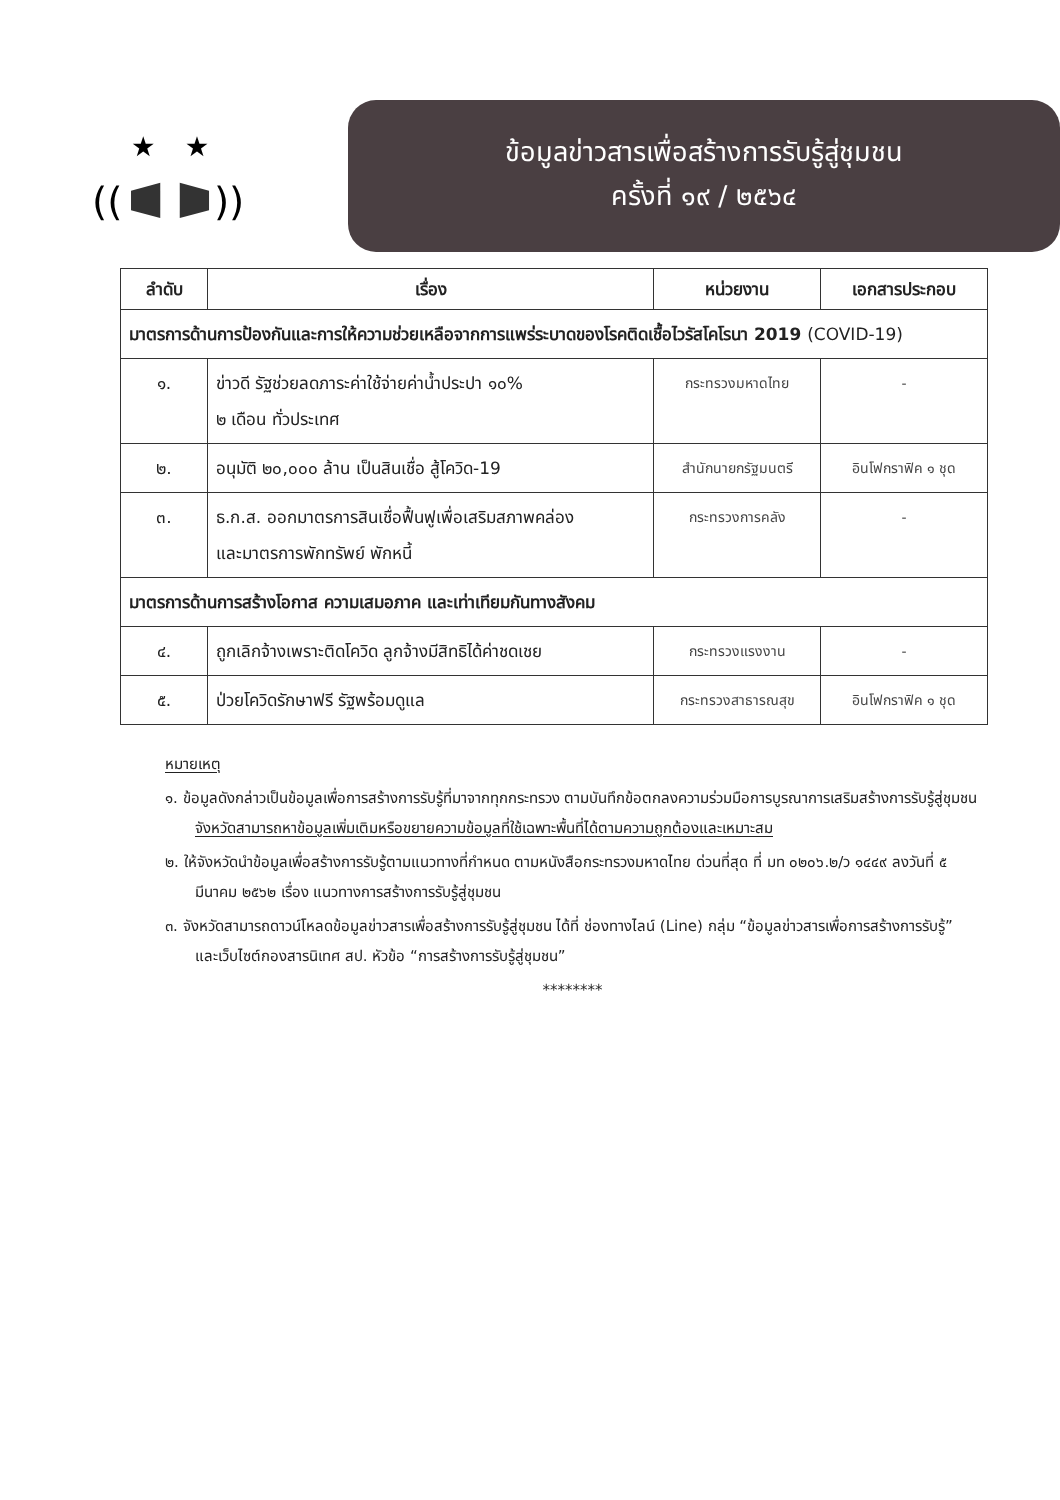★
★
((
))
ข้อมูลข่าวสารเพื่อสร้างการรับรู้สู่ชุมชน
ครั้งที่ ๑๙ / ๒๕๖๔
| ลำดับ | เรื่อง | หน่วยงาน | เอกสารประกอบ |
| --- | --- | --- | --- |
| มาตรการด้านการป้องกันและการให้ความช่วยเหลือจากการแพร่ระบาดของโรคติดเชื้อไวรัสโคโรนา 2019 (COVID-19) | | | |
| ๑. | ข่าวดี รัฐช่วยลดภาระค่าใช้จ่ายค่าน้ำประปา ๑๐% ๒ เดือน ทั่วประเทศ | กระทรวงมหาดไทย | - |
| ๒. | อนุมัติ ๒๐,๐๐๐ ล้าน เป็นสินเชื่อ สู้โควิด-19 | สำนักนายกรัฐมนตรี | อินโฟกราฟิค ๑ ชุด |
| ๓. | ธ.ก.ส. ออกมาตรการสินเชื่อฟื้นฟูเพื่อเสริมสภาพคล่อง และมาตรการพักทรัพย์ พักหนี้ | กระทรวงการคลัง | - |
| มาตรการด้านการสร้างโอกาส ความเสมอภาค และเท่าเทียมกันทางสังคม | | | |
| ๔. | ถูกเลิกจ้างเพราะติดโควิด ลูกจ้างมีสิทธิได้ค่าชดเชย | กระทรวงแรงงาน | - |
| ๕. | ป่วยโควิดรักษาฟรี รัฐพร้อมดูแล | กระทรวงสาธารณสุข | อินโฟกราฟิค ๑ ชุด |
หมายเหตุ
๑. ข้อมูลดังกล่าวเป็นข้อมูลเพื่อการสร้างการรับรู้ที่มาจากทุกกระทรวง ตามบันทึกข้อตกลงความร่วมมือการบูรณาการเสริมสร้างการรับรู้สู่ชุมชน จังหวัดสามารถหาข้อมูลเพิ่มเติมหรือขยายความข้อมูลที่ใช้เฉพาะพื้นที่ได้ตามความถูกต้องและเหมาะสม
๒. ให้จังหวัดนำข้อมูลเพื่อสร้างการรับรู้ตามแนวทางที่กำหนด ตามหนังสือกระทรวงมหาดไทย ด่วนที่สุด ที่ มท ๐๒๐๖.๒/ว ๑๔๔๙ ลงวันที่ ๕ มีนาคม ๒๕๖๒ เรื่อง แนวทางการสร้างการรับรู้สู่ชุมชน
๓. จังหวัดสามารถดาวน์โหลดข้อมูลข่าวสารเพื่อสร้างการรับรู้สู่ชุมชน ได้ที่ ช่องทางไลน์ (Line) กลุ่ม “ข้อมูลข่าวสารเพื่อการสร้างการรับรู้” และเว็บไซต์กองสารนิเทศ สป. หัวข้อ “การสร้างการรับรู้สู่ชุมชน”
********